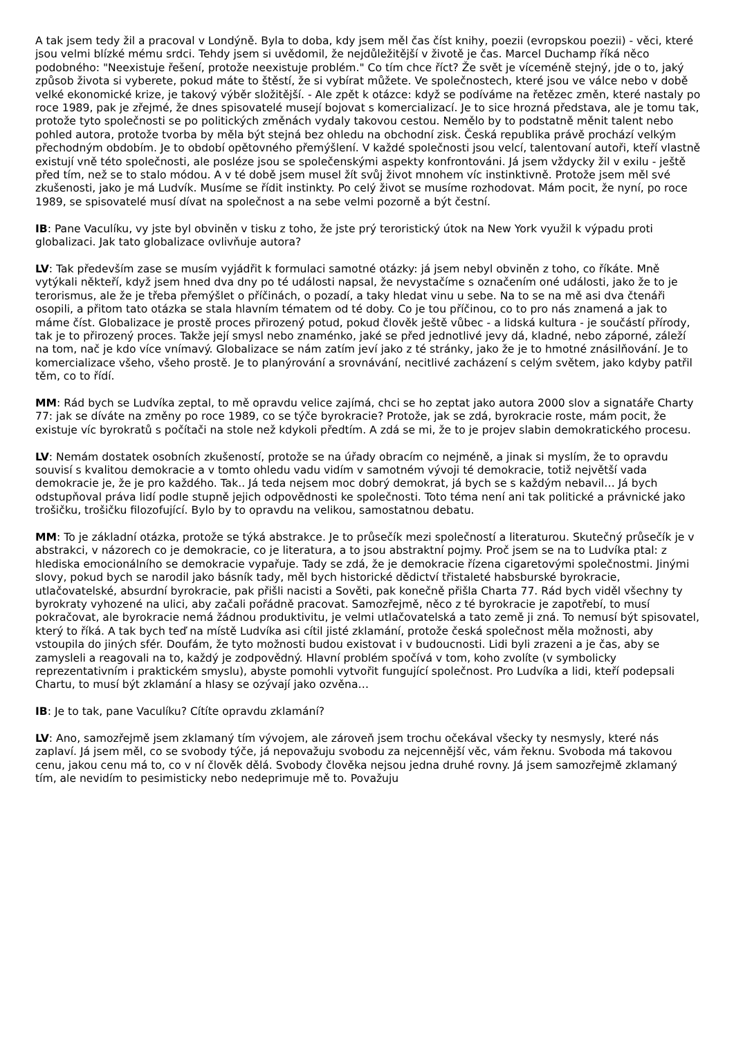A tak jsem tedy žil a pracoval v Londýně. Byla to doba, kdy jsem měl čas číst knihy, poezii (evropskou poezii) - věci, které jsou velmi blízké mému srdci. Tehdy jsem si uvědomil, že nejdůležitější v životě je čas. Marcel Duchamp říká něco podobného: "Neexistuje řešení, protože neexistuje problém." Co tím chce říct? Že svět je víceméně stejný, jde o to, jaký způsob života si vyberete, pokud máte to štěstí, že si vybírat můžete. Ve společnostech, které jsou ve válce nebo v době velké ekonomické krize, je takový výběr složitější. - Ale zpět k otázce: když se podíváme na řetězec změn, které nastaly po roce 1989, pak je zřejmé, že dnes spisovatelé musejí bojovat s komercializací. Je to sice hrozná představa, ale je tomu tak, protože tyto společnosti se po politických změnách vydaly takovou cestou. Nemělo by to podstatně měnit talent nebo pohled autora, protože tvorba by měla být stejná bez ohledu na obchodní zisk. Česká republika právě prochází velkým přechodným obdobím. Je to období opětovného přemýšlení. V každé společnosti jsou velcí, talentovaní autoři, kteří vlastně existují vně této společnosti, ale posléze jsou se společenskými aspekty konfrontováni. Já jsem vždycky žil v exilu - ještě před tím, než se to stalo módou. A v té době jsem musel žít svůj život mnohem víc instinktivně. Protože jsem měl své zkušenosti, jako je má Ludvík. Musíme se řídit instinkty. Po celý život se musíme rozhodovat. Mám pocit, že nyní, po roce 1989, se spisovatelé musí dívat na společnost a na sebe velmi pozorně a být čestní.
IB: Pane Vaculíku, vy jste byl obviněn v tisku z toho, že jste prý teroristický útok na New York využil k výpadu proti globalizaci. Jak tato globalizace ovlivňuje autora?
LV: Tak především zase se musím vyjádřit k formulaci samotné otázky: já jsem nebyl obviněn z toho, co říkáte. Mně vytýkali někteří, když jsem hned dva dny po té události napsal, že nevystačíme s označením oné události, jako že to je terorismus, ale že je třeba přemýšlet o příčinách, o pozadí, a taky hledat vinu u sebe. Na to se na mě asi dva čtenáři osopili, a přitom tato otázka se stala hlavním tématem od té doby. Co je tou příčinou, co to pro nás znamená a jak to máme číst. Globalizace je prostě proces přirozený potud, pokud člověk ještě vůbec - a lidská kultura - je součástí přírody, tak je to přirozený proces. Takže její smysl nebo znaménko, jaké se před jednotlivé jevy dá, kladné, nebo záporné, záleží na tom, nač je kdo více vnímavý. Globalizace se nám zatím jeví jako z té stránky, jako že je to hmotné znásilňování. Je to komercializace všeho, všeho prostě. Je to planýrování a srovnávání, necitlivé zacházení s celým světem, jako kdyby patřil těm, co to řídí.
MM: Rád bych se Ludvíka zeptal, to mě opravdu velice zajímá, chci se ho zeptat jako autora 2000 slov a signatáře Charty 77: jak se díváte na změny po roce 1989, co se týče byrokracie? Protože, jak se zdá, byrokracie roste, mám pocit, že existuje víc byrokratů s počítači na stole než kdykoli předtím. A zdá se mi, že to je projev slabin demokratického procesu.
LV: Nemám dostatek osobních zkušeností, protože se na úřady obracím co nejméně, a jinak si myslím, že to opravdu souvisí s kvalitou demokracie a v tomto ohledu vadu vidím v samotném vývoji té demokracie, totiž největší vada demokracie je, že je pro každého. Tak.. Já teda nejsem moc dobrý demokrat, já bych se s každým nebavil… Já bych odstupňoval práva lidí podle stupně jejich odpovědnosti ke společnosti. Toto téma není ani tak politické a právnické jako trošičku, trošičku filozofující. Bylo by to opravdu na velikou, samostatnou debatu.
MM: To je základní otázka, protože se týká abstrakce. Je to průsečík mezi společností a literaturou. Skutečný průsečík je v abstrakci, v názorech co je demokracie, co je literatura, a to jsou abstraktní pojmy. Proč jsem se na to Ludvíka ptal: z hlediska emocionálního se demokracie vypařuje. Tady se zdá, že je demokracie řízena cigaretovými společnostmi. Jinými slovy, pokud bych se narodil jako básník tady, měl bych historické dědictví třistaleté habsburské byrokracie, utlačovatelské, absurdní byrokracie, pak přišli nacisti a Sověti, pak konečně přišla Charta 77. Rád bych viděl všechny ty byrokraty vyhozené na ulici, aby začali pořádně pracovat. Samozřejmě, něco z té byrokracie je zapotřebí, to musí pokračovat, ale byrokracie nemá žádnou produktivitu, je velmi utlačovatelská a tato země ji zná. To nemusí být spisovatel, který to říká. A tak bych teď na místě Ludvíka asi cítil jisté zklamání, protože česká společnost měla možnosti, aby vstoupila do jiných sfér. Doufám, že tyto možnosti budou existovat i v budoucnosti. Lidi byli zrazeni a je čas, aby se zamysleli a reagovali na to, každý je zodpovědný. Hlavní problém spočívá v tom, koho zvolíte (v symbolicky reprezentativním i praktickém smyslu), abyste pomohli vytvořit fungující společnost. Pro Ludvíka a lidi, kteří podepsali Chartu, to musí být zklamání a hlasy se ozývají jako ozvěna…
IB: Je to tak, pane Vaculíku? Cítíte opravdu zklamání?
LV: Ano, samozřejmě jsem zklamaný tím vývojem, ale zároveň jsem trochu očekával všecky ty nesmysly, které nás zaplaví. Já jsem měl, co se svobody týče, já nepovažuju svobodu za nejcennější věc, vám řeknu. Svoboda má takovou cenu, jakou cenu má to, co v ní člověk dělá. Svobody člověka nejsou jedna druhé rovny. Já jsem samozřejmě zklamaný tím, ale nevidím to pesimisticky nebo nedeprimuje mě to. Považuju